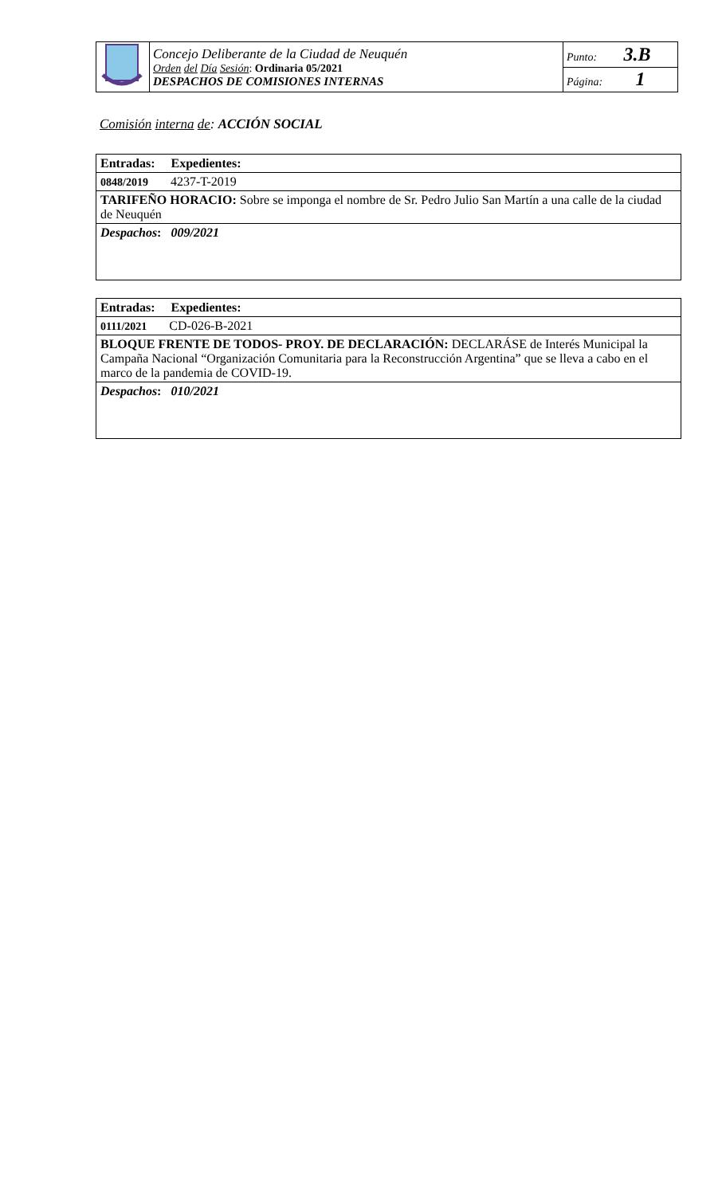| | Concejo Deliberante de la Ciudad de Neuquén Orden del Día Sesión : Ordinaria 05/2021 DESPACHOS DE COMISIONES INTERNAS | Punto: 3.B |
| | | Página: 1 |
Comisión interna de: ACCIÓN SOCIAL
| Entradas: Expedientes: |
| 0848/2019 4237-T-2019 |
| TARIFEÑO HORACIO: Sobre se imponga el nombre de Sr. Pedro Julio San Martín a una calle de la ciudad de Neuquén |
| Despachos : 009/2021 |
| Entradas: Expedientes: |
| 0111/2021 CD-026-B-2021 |
| BLOQUE FRENTE DE TODOS- PROY. DE DECLARACIÓN: DECLARÁSE de Interés Municipal la Campaña Nacional “Organización Comunitaria para la Reconstrucción Argentina” que se lleva a cabo en el marco de la pandemia de COVID-19. |
| Despachos : 010/2021 |